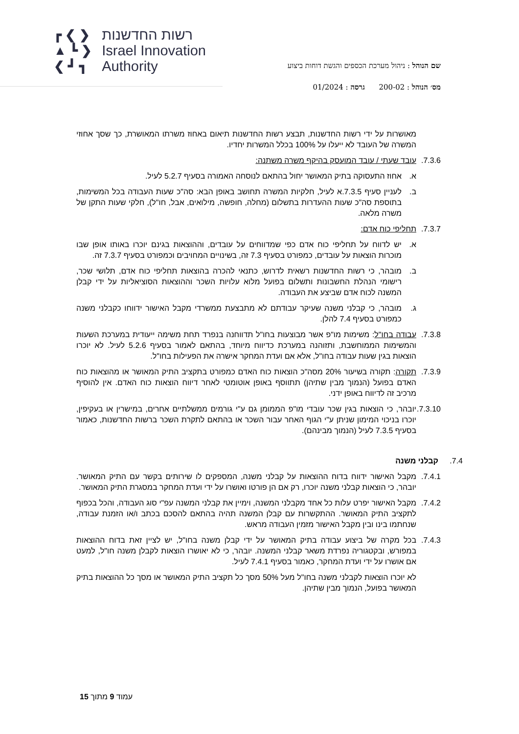┏ ❮ ❯
▲ ┗ ❯
❮ ┛ ┓
רשות החדשנות
Israel Innovation
Authority
שם הנוהל : ניהול מערכת הכספים והגשת דוחות ביצוע
מס׳ הנוהל : 200-02 גרסה : 01/2024
מאושרות על ידי רשות החדשנות, תבצע רשות החדשנות תיאום באחוז משרתו המאושרת, כך שסך אחוזי המשרה של העובד לא ייעלו על 100% בכלל המשרות יחדיו.
7.3.6. עובד שעתי / עובד המועסק בהיקף משרה משתנה:
א. אחוז התעסוקה בתיק המאושר יחול בהתאם לנוסחה האמורה בסעיף 5.2.7 לעיל.
ב. לעניין סעיף 7.3.5.א לעיל, חלקיות המשרה תחושב באופן הבא: סה"כ שעות העבודה בכל המשימות, בתוספת סה"כ שעות ההעדרות בתשלום (מחלה, חופשה, מילואים, אבל, חו"ל), חלקי שעות התקן של משרה מלאה.
7.3.7. תחליפי כוח אדם:
א. יש לדווח על תחליפי כוח אדם כפי שמדווחים על עובדים, וההוצאות בגינם יוכרו באותו אופן שבו מוכרות הוצאות על עובדים, כמפורט בסעיף 7.3 זה, בשינויים המחויבים וכמפורט בסעיף 7.3.7 זה.
ב. מובהר, כי רשות החדשנות רשאית לדרוש, כתנאי להכרה בהוצאות תחליפי כוח אדם, תלושי שכר, רישומי הנהלת החשבונות ותשלום בפועל מלוא עלויות השכר וההוצאות הסוציאליות על ידי קבלן המשנה לכוח אדם שביצע את העבודה.
ג. מובהר, כי קבלני משנה שעיקר עבודתם לא מתבצעת ממשרדי מקבל האישור ידווחו כקבלני משנה כמפורט בסעיף 7.4 להלן.
7.3.8. עבודה בחו"ל: משימות מו"פ אשר מבוצעות בחו"ל תדווחנה בנפרד תחת משימה ייעודית במערכת השעות והמשימות הממוחשבת, ותזוהנה במערכת כדיווח מיוחד, בהתאם לאמור בסעיף 5.2.6 לעיל. לא יוכרו הוצאות בגין שעות עבודה בחו"ל, אלא אם ועדת המחקר אישרה את הפעילות בחו"ל.
7.3.9. תקורה: תקורה בשיעור 20% מסה"כ הוצאות כוח האדם כמפורט בתקציב התיק המאושר או מהוצאות כוח האדם בפועל (הנמוך מבין שתיהן) תתווסף באופן אוטומטי לאחר דיווח הוצאות כוח האדם. אין להוסיף מרכיב זה לדיווח באופן ידני.
7.3.10. יובהר, כי הוצאות בגין שכר עובדי מו"פ הממומן גם ע"י גורמים ממשלתיים אחרים, במישרין או בעקיפין, יוכרו בניכוי המימון שניתן ע"י הגוף האחר עבור השכר או בהתאם לתקרת השכר ברשות החדשנות, כאמור בסעיף 7.3.5 לעיל (הנמוך מבינהם).
7.4. קבלני משנה
7.4.1. מקבל האישור ידווח בדוח ההוצאות על קבלני משנה, המספקים לו שירותים בקשר עם התיק המאושר. יובהר, כי הוצאות קבלני משנה יוכרו, רק אם הן פורטו ואושרו על ידי ועדת המחקר במסגרת התיק המאושר.
7.4.2. מקבל האישור יפרט עלות כל אחד מקבלני המשנה, וימיין את קבלני המשנה עפ"י סוג העבודה, והכל בכפוף לתקציב התיק המאושר. ההתקשרות עם קבלן המשנה תהיה בהתאם להסכם בכתב ו/או הזמנת עבודה, שנחתמו בינו ובין מקבל האישור מזמין העבודה מראש.
7.4.3. בכל מקרה של ביצוע עבודה בתיק המאושר על ידי קבלן משנה בחו"ל, יש לציין זאת בדוח ההוצאות במפורש, ובקטגוריה נפרדת משאר קבלני המשנה. יובהר, כי לא יאושרו הוצאות לקבלן משנה חו"ל, למעט אם אושרו על ידי ועדת המחקר, כאמור בסעיף 7.4.1 לעיל.
לא יוכרו הוצאות לקבלני משנה בחו"ל מעל 50% מסך כל תקציב התיק המאושר או מסך כל ההוצאות בתיק המאושר בפועל, הנמוך מבין שתיהן.
עמוד 9 מתוך 15